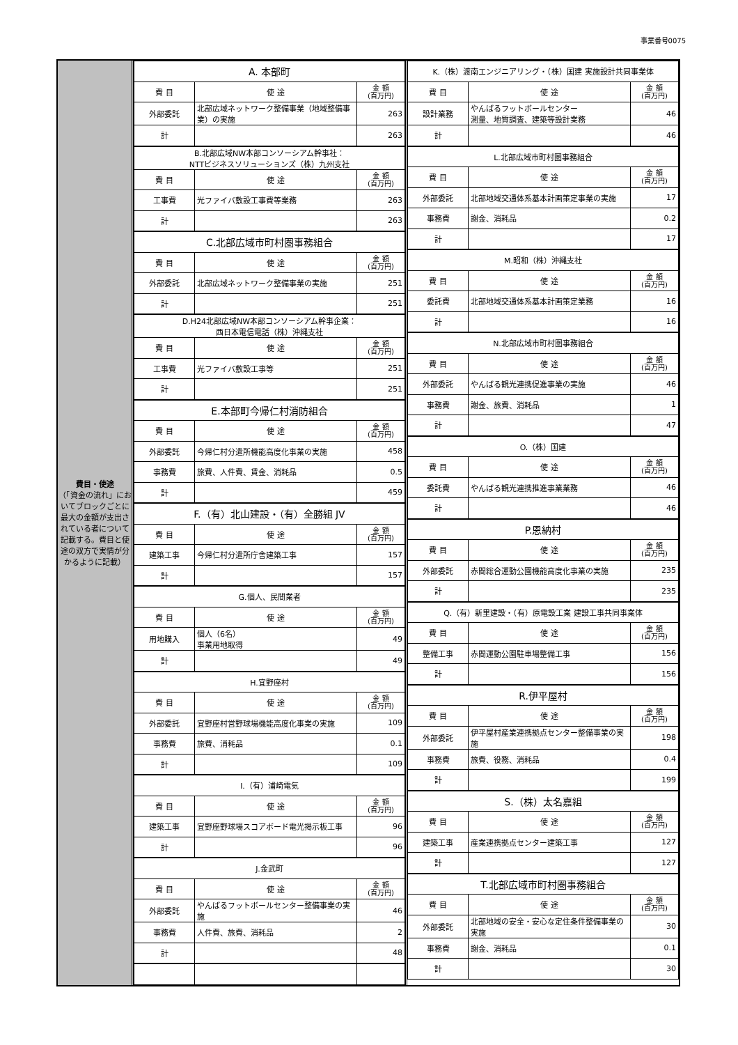事業番号0075
費目・使途
（「資金の流れ」においてブロックごとに最大の金額が支出されている者について記載する。費目と使途の双方で実情が分かるように記載）
| A. 本部町 | | |
| --- | --- | --- |
| 費 目 | 使 途 | 金 額 (百万円) |
| 外部委託 | 北部広域ネットワーク整備事業（地域整備事業）の実施 | 263 |
| 計 | | 263 |
| B.北部広域NW本部コンソーシアム幹事社： NTTビジネスソリューションズ（株）九州支社 | | |
| 費 目 | 使 途 | 金 額 (百万円) |
| 工事費 | 光ファイバ敷設工事費等業務 | 263 |
| 計 | | 263 |
| C.北部広域市町村圏事務組合 | | |
| 費 目 | 使 途 | 金 額 (百万円) |
| 外部委託 | 北部広域ネットワーク整備事業の実施 | 251 |
| 計 | | 251 |
| D.H24北部広域NW本部コンソーシアム幹事企業： 西日本電信電話（株）沖縄支社 | | |
| 費 目 | 使 途 | 金 額 (百万円) |
| 工事費 | 光ファイバ敷設工事等 | 251 |
| 計 | | 251 |
| E.本部町今帰仁村消防組合 | | |
| 費 目 | 使 途 | 金 額 (百万円) |
| 外部委託 | 今帰仁村分遣所機能高度化事業の実施 | 458 |
| 事務費 | 旅費、人件費、賃金、消耗品 | 0.5 |
| 計 | | 459 |
| F.（有）北山建設・（有）全勝組 JV | | |
| 費 目 | 使 途 | 金 額 (百万円) |
| 建築工事 | 今帰仁村分遣所庁舎建築工事 | 157 |
| 計 | | 157 |
| G.個人、民間業者 | | |
| 費 目 | 使 途 | 金 額 (百万円) |
| 用地購入 | 個人（6名） 事業用地取得 | 49 |
| 計 | | 49 |
| H.宜野座村 | | |
| 費 目 | 使 途 | 金 額 (百万円) |
| 外部委託 | 宜野座村営野球場機能高度化事業の実施 | 109 |
| 事務費 | 旅費、消耗品 | 0.1 |
| 計 | | 109 |
| I.（有）浦崎電気 | | |
| 費 目 | 使 途 | 金 額 (百万円) |
| 建築工事 | 宜野座野球場スコアボード電光掲示板工事 | 96 |
| 計 | | 96 |
| J.金武町 | | |
| 費 目 | 使 途 | 金 額 (百万円) |
| 外部委託 | やんばるフットボールセンター整備事業の実施 | 46 |
| 事務費 | 人件費、旅費、消耗品 | 2 |
| 計 | | 48 |
| K.（株）渡南エンジニアリング・（株）国建 実施設計共同事業体 | | |
| --- | --- | --- |
| 費 目 | 使 途 | 金 額 (百万円) |
| 設計業務 | やんばるフットボールセンター 測量、地質調査、建築等設計業務 | 46 |
| 計 | | 46 |
| L.北部広域市町村圏事務組合 | | |
| 費 目 | 使 途 | 金 額 (百万円) |
| 外部委託 | 北部地域交通体系基本計画策定事業の実施 | 17 |
| 事務費 | 謝金、消耗品 | 0.2 |
| 計 | | 17 |
| M.昭和（株）沖縄支社 | | |
| 費 目 | 使 途 | 金 額 (百万円) |
| 委託費 | 北部地域交通体系基本計画策定業務 | 16 |
| 計 | | 16 |
| N.北部広域市町村圏事務組合 | | |
| 費 目 | 使 途 | 金 額 (百万円) |
| 外部委託 | やんばる観光連携促進事業の実施 | 46 |
| 事務費 | 謝金、旅費、消耗品 | 1 |
| 計 | | 47 |
| O.（株）国建 | | |
| 費 目 | 使 途 | 金 額 (百万円) |
| 委託費 | やんばる観光連携推進事業業務 | 46 |
| 計 | | 46 |
| P.恩納村 | | |
| 費 目 | 使 途 | 金 額 (百万円) |
| 外部委託 | 赤間総合運動公園機能高度化事業の実施 | 235 |
| 計 | | 235 |
| Q.（有）新里建設・（有）原電設工業 建設工事共同事業体 | | |
| 費 目 | 使 途 | 金 額 (百万円) |
| 整備工事 | 赤間運動公園駐車場整備工事 | 156 |
| 計 | | 156 |
| R.伊平屋村 | | |
| 費 目 | 使 途 | 金 額 (百万円) |
| 外部委託 | 伊平屋村産業連携拠点センター整備事業の実施 | 198 |
| 事務費 | 旅費、役務、消耗品 | 0.4 |
| 計 | | 199 |
| S.（株）太名嘉組 | | |
| 費 目 | 使 途 | 金 額 (百万円) |
| 建築工事 | 産業連携拠点センター建築工事 | 127 |
| 計 | | 127 |
| T.北部広域市町村圏事務組合 | | |
| 費 目 | 使 途 | 金 額 (百万円) |
| 外部委託 | 北部地域の安全・安心な定住条件整備事業の実施 | 30 |
| 事務費 | 謝金、消耗品 | 0.1 |
| 計 | | 30 |